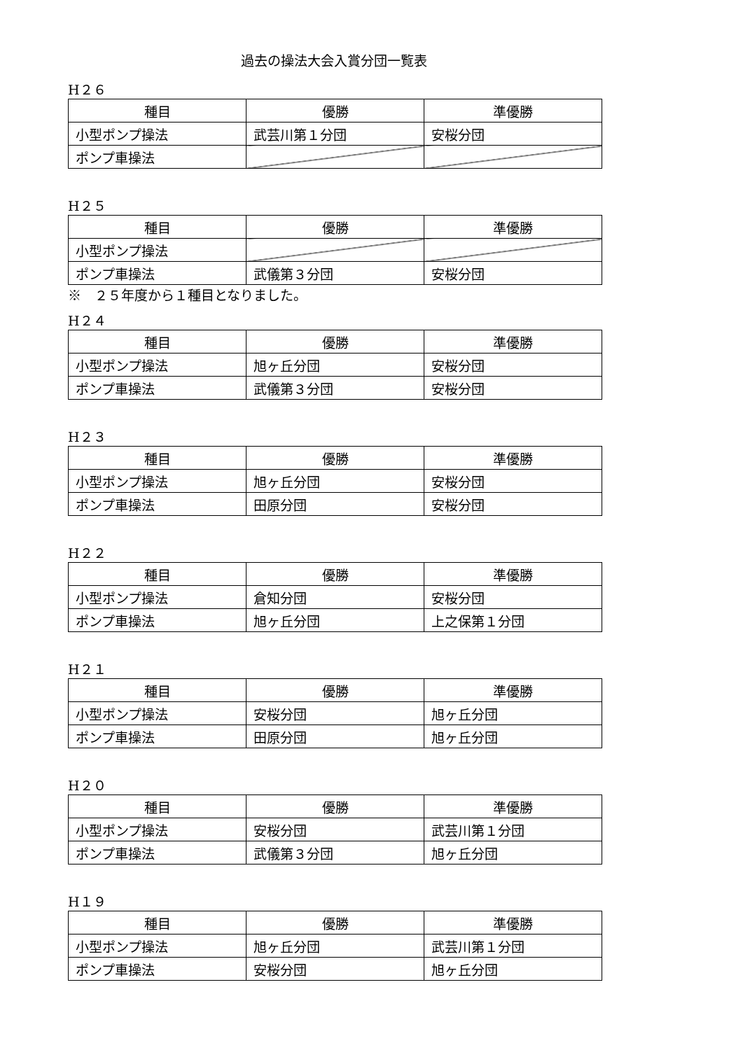過去の操法大会入賞分団一覧表
H２６
| 種目 | 優勝 | 準優勝 |
| 小型ポンプ操法 | 武芸川第１分団 | 安桜分団 |
| ポンプ車操法 | | |
H２５
| 種目 | 優勝 | 準優勝 |
| 小型ポンプ操法 | | |
| ポンプ車操法 | 武儀第３分団 | 安桜分団 |
※　２５年度から１種目となりました。
H２４
| 種目 | 優勝 | 準優勝 |
| 小型ポンプ操法 | 旭ヶ丘分団 | 安桜分団 |
| ポンプ車操法 | 武儀第３分団 | 安桜分団 |
H２３
| 種目 | 優勝 | 準優勝 |
| 小型ポンプ操法 | 旭ヶ丘分団 | 安桜分団 |
| ポンプ車操法 | 田原分団 | 安桜分団 |
H２２
| 種目 | 優勝 | 準優勝 |
| 小型ポンプ操法 | 倉知分団 | 安桜分団 |
| ポンプ車操法 | 旭ヶ丘分団 | 上之保第１分団 |
H２１
| 種目 | 優勝 | 準優勝 |
| 小型ポンプ操法 | 安桜分団 | 旭ヶ丘分団 |
| ポンプ車操法 | 田原分団 | 旭ヶ丘分団 |
H２０
| 種目 | 優勝 | 準優勝 |
| 小型ポンプ操法 | 安桜分団 | 武芸川第１分団 |
| ポンプ車操法 | 武儀第３分団 | 旭ヶ丘分団 |
H１９
| 種目 | 優勝 | 準優勝 |
| 小型ポンプ操法 | 旭ヶ丘分団 | 武芸川第１分団 |
| ポンプ車操法 | 安桜分団 | 旭ヶ丘分団 |